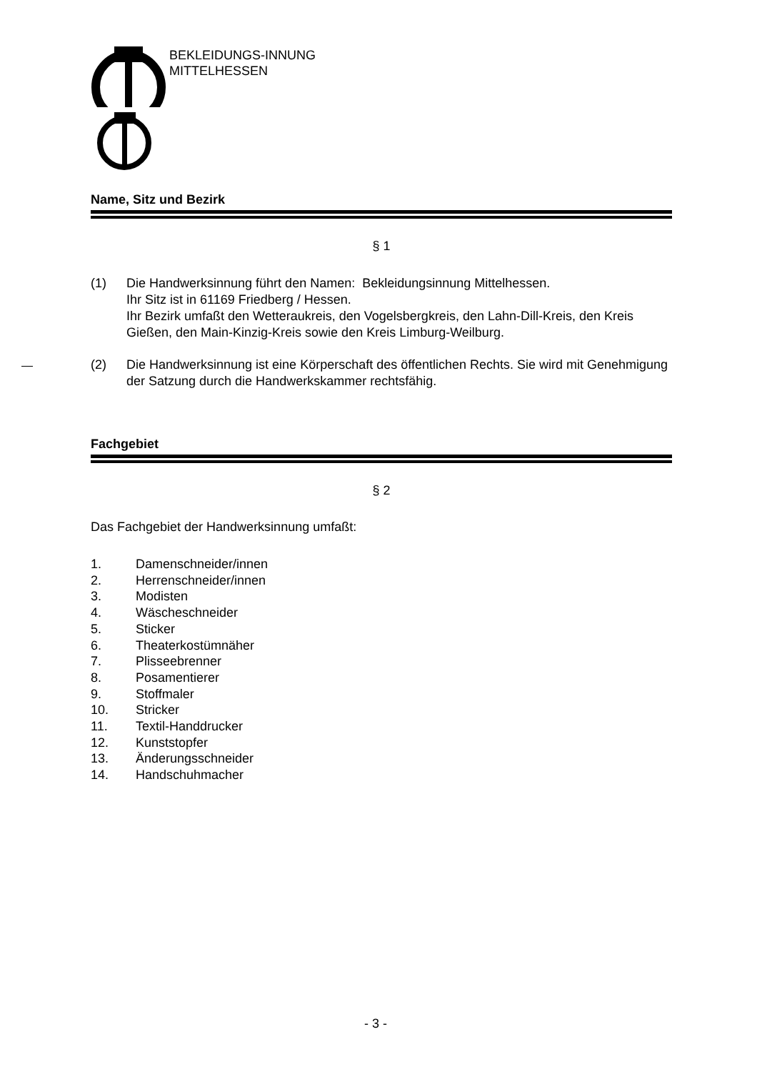BEKLEIDUNGS-INNUNG
MITTELHESSEN
Name, Sitz und Bezirk
§ 1
(1) Die Handwerksinnung führt den Namen: Bekleidungsinnung Mittelhessen.
Ihr Sitz ist in 61169 Friedberg / Hessen.
Ihr Bezirk umfaßt den Wetteraukreis, den Vogelsbergkreis, den Lahn-Dill-Kreis, den Kreis Gießen, den Main-Kinzig-Kreis sowie den Kreis Limburg-Weilburg.
(2) Die Handwerksinnung ist eine Körperschaft des öffentlichen Rechts. Sie wird mit Genehmigung der Satzung durch die Handwerkskammer rechtsfähig.
Fachgebiet
§ 2
Das Fachgebiet der Handwerksinnung umfaßt:
1. Damenschneider/innen
2. Herrenschneider/innen
3. Modisten
4. Wäscheschneider
5. Sticker
6. Theaterkostümnäher
7. Plisseebrenner
8. Posamentierer
9. Stoffmaler
10. Stricker
11. Textil-Handdrucker
12. Kunststopfer
13. Änderungsschneider
14. Handschuhmacher
- 3 -